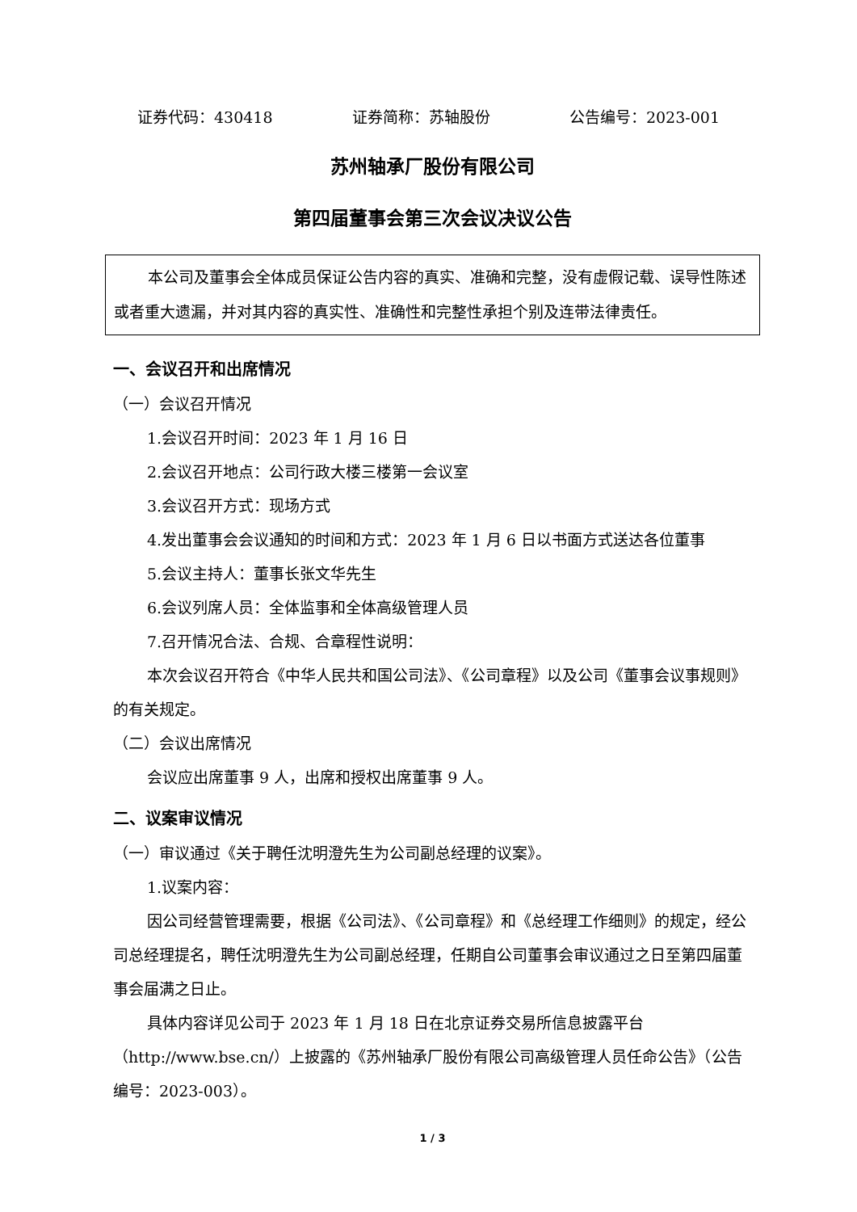证券代码：430418 证券简称：苏轴股份 公告编号：2023-001
苏州轴承厂股份有限公司
第四届董事会第三次会议决议公告
本公司及董事会全体成员保证公告内容的真实、准确和完整，没有虚假记载、误导性陈述或者重大遗漏，并对其内容的真实性、准确性和完整性承担个别及连带法律责任。
一、会议召开和出席情况
（一）会议召开情况
1.会议召开时间：2023 年 1 月 16 日
2.会议召开地点：公司行政大楼三楼第一会议室
3.会议召开方式：现场方式
4.发出董事会会议通知的时间和方式：2023 年 1 月 6 日以书面方式送达各位董事
5.会议主持人：董事长张文华先生
6.会议列席人员：全体监事和全体高级管理人员
7.召开情况合法、合规、合章程性说明：
本次会议召开符合《中华人民共和国公司法》、《公司章程》以及公司《董事会议事规则》的有关规定。
（二）会议出席情况
会议应出席董事 9 人，出席和授权出席董事 9 人。
二、议案审议情况
（一）审议通过《关于聘任沈明澄先生为公司副总经理的议案》。
1.议案内容：
因公司经营管理需要，根据《公司法》、《公司章程》和《总经理工作细则》的规定，经公司总经理提名，聘任沈明澄先生为公司副总经理，任期自公司董事会审议通过之日至第四届董事会届满之日止。
具体内容详见公司于 2023 年 1 月 18 日在北京证券交易所信息披露平台（http://www.bse.cn/）上披露的《苏州轴承厂股份有限公司高级管理人员任命公告》（公告编号：2023-003）。
1 / 3